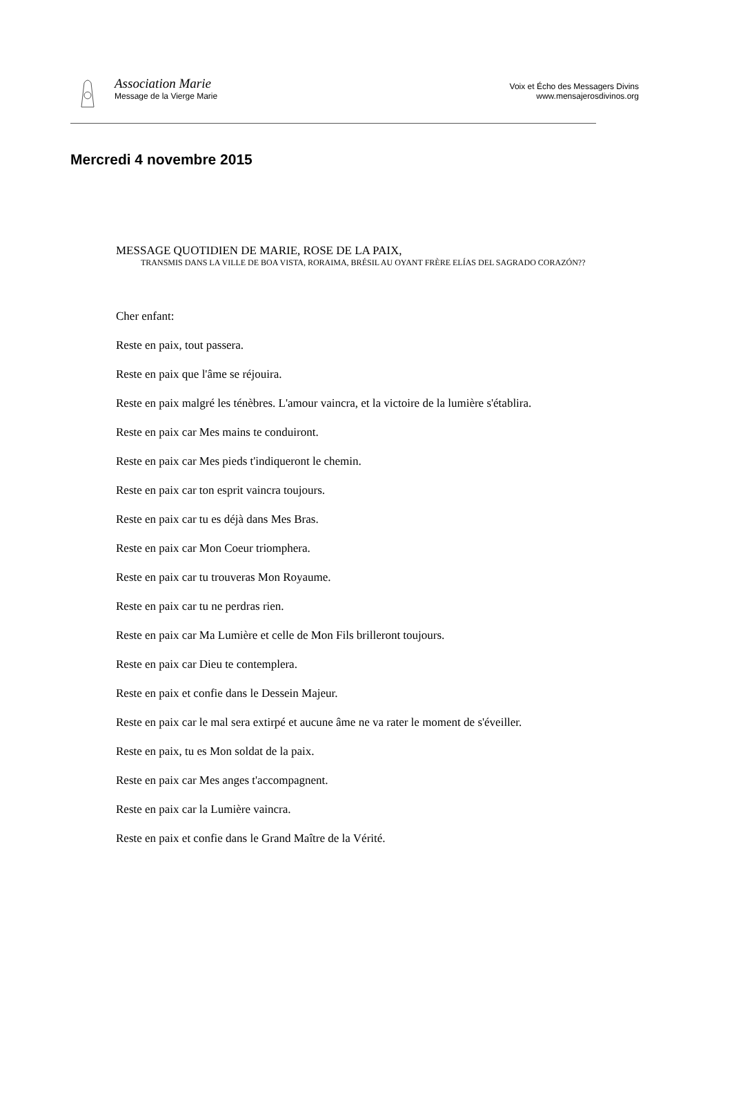Association Marie
Message de la Vierge Marie
Voix et Écho des Messagers Divins
www.mensajerosdivinos.org
Mercredi 4 novembre 2015
MESSAGE QUOTIDIEN DE MARIE, ROSE DE LA PAIX,
TRANSMIS DANS LA VILLE DE BOA VISTA, RORAIMA, BRÉSIL AU OYANT FRÈRE ELÍAS DEL SAGRADO CORAZÓN??
Cher enfant:
Reste en paix, tout passera.
Reste en paix que l'âme se réjouira.
Reste en paix malgré les ténèbres. L'amour vaincra, et la victoire de la lumière s'établira.
Reste en paix car Mes mains te conduiront.
Reste en paix car Mes pieds t'indiqueront le chemin.
Reste en paix car ton esprit vaincra toujours.
Reste en paix car tu es déjà dans Mes Bras.
Reste en paix car Mon Coeur triomphera.
Reste en paix car tu trouveras Mon Royaume.
Reste en paix car tu ne perdras rien.
Reste en paix car Ma Lumière et celle de Mon Fils brilleront toujours.
Reste en paix car Dieu te contemplera.
Reste en paix et confie dans le Dessein Majeur.
Reste en paix car le mal sera extirpé et aucune âme ne va rater le moment de s'éveiller.
Reste en paix, tu es Mon soldat de la paix.
Reste en paix car Mes anges t'accompagnent.
Reste en paix car la Lumière vaincra.
Reste en paix et confie dans le Grand Maître de la Vérité.